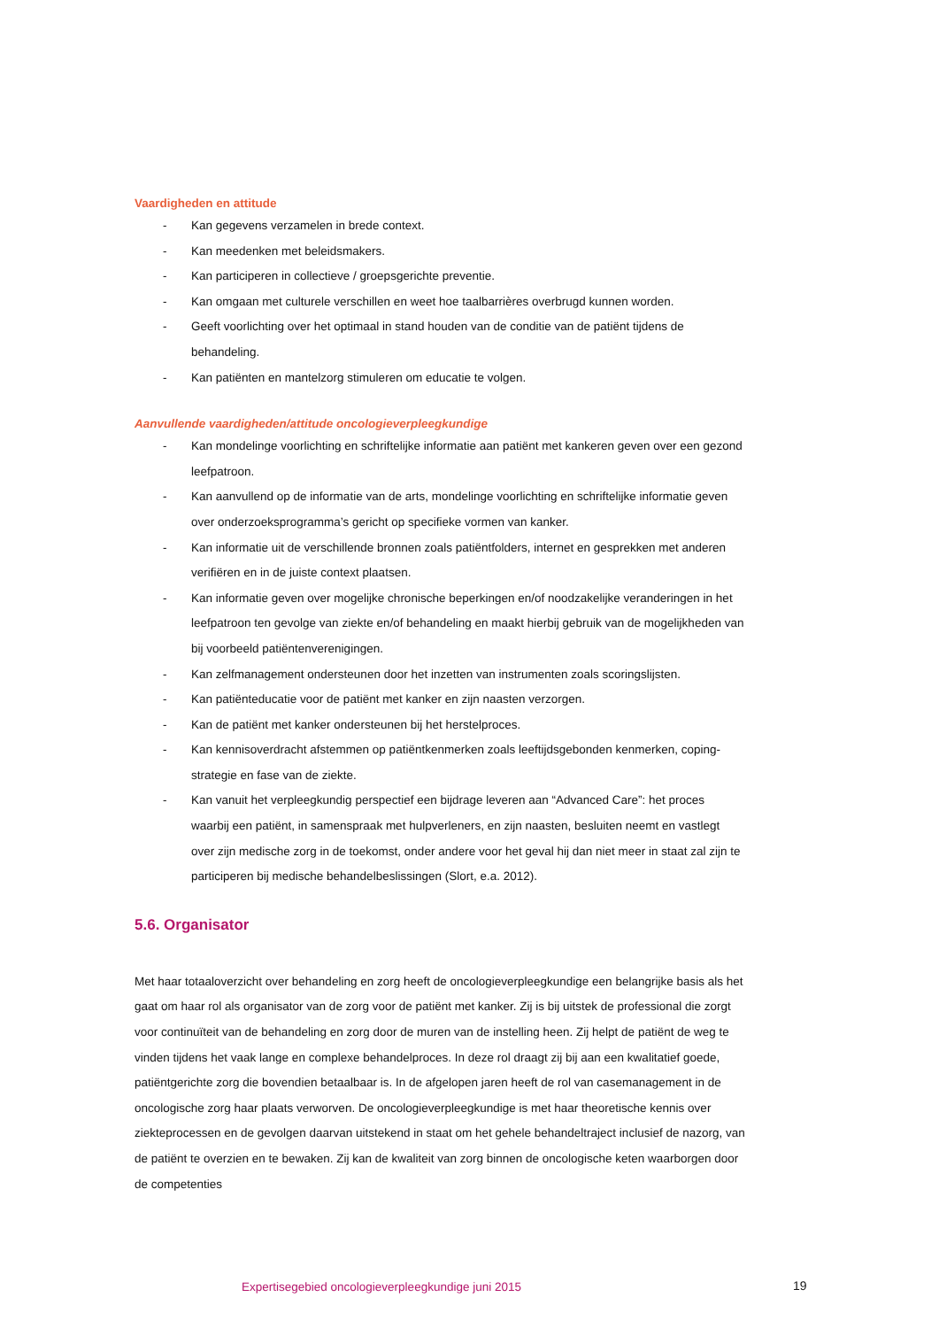Vaardigheden en attitude
- Kan gegevens verzamelen in brede context.
- Kan meedenken met beleidsmakers.
- Kan participeren in collectieve / groepsgerichte preventie.
- Kan omgaan met culturele verschillen en weet hoe taalbarrières overbrugd kunnen worden.
- Geeft voorlichting over het optimaal in stand houden van de conditie van de patiënt tijdens de behandeling.
- Kan patiënten en mantelzorg stimuleren om educatie te volgen.
Aanvullende vaardigheden/attitude oncologieverpleegkundige
- Kan mondelinge voorlichting en schriftelijke informatie aan patiënt met kankeren geven over een gezond leefpatroon.
- Kan aanvullend op de informatie van de arts, mondelinge voorlichting en schriftelijke informatie geven over onderzoeksprogramma’s gericht op specifieke vormen van kanker.
- Kan informatie uit de verschillende bronnen zoals patiëntfolders, internet en gesprekken met anderen verifiëren en in de juiste context plaatsen.
- Kan informatie geven over mogelijke chronische beperkingen en/of noodzakelijke veranderingen in het leefpatroon ten gevolge van ziekte en/of behandeling en maakt hierbij gebruik van de mogelijkheden van bij voorbeeld patiëntenverenigingen.
- Kan zelfmanagement ondersteunen door het inzetten van instrumenten zoals scoringslijsten.
- Kan patiënteducatie voor de patiënt met kanker en zijn naasten verzorgen.
- Kan de patiënt met kanker ondersteunen bij het herstelproces.
- Kan kennisoverdracht afstemmen op patiëntkenmerken zoals leeftijdsgebonden kenmerken, coping-strategie en fase van de ziekte.
- Kan vanuit het verpleegkundig perspectief een bijdrage leveren aan “Advanced Care”: het proces waarbij een patiënt, in samenspraak met hulpverleners, en zijn naasten, besluiten neemt en vastlegt over zijn medische zorg in de toekomst, onder andere voor het geval hij dan niet meer in staat zal zijn te participeren bij medische behandelbeslissingen (Slort, e.a. 2012).
5.6. Organisator
Met haar totaaloverzicht over behandeling en zorg heeft de oncologieverpleegkundige een belangrijke basis als het gaat om haar rol als organisator van de zorg voor de patiënt met kanker. Zij is bij uitstek de professional die zorgt voor continuïteit van de behandeling en zorg door de muren van de instelling heen. Zij helpt de patiënt de weg te vinden tijdens het vaak lange en complexe behandelproces. In deze rol draagt zij bij aan een kwalitatief goede, patiëntgerichte zorg die bovendien betaalbaar is. In de afgelopen jaren heeft de rol van casemanagement in de oncologische zorg haar plaats verworven. De oncologieverpleegkundige is met haar theoretische kennis over ziekteprocessen en de gevolgen daarvan uitstekend in staat om het gehele behandeltraject inclusief de nazorg, van de patiënt te overzien en te bewaken. Zij kan de kwaliteit van zorg binnen de oncologische keten waarborgen door de competenties
Expertisegebied oncologieverpleegkundige juni 2015
19